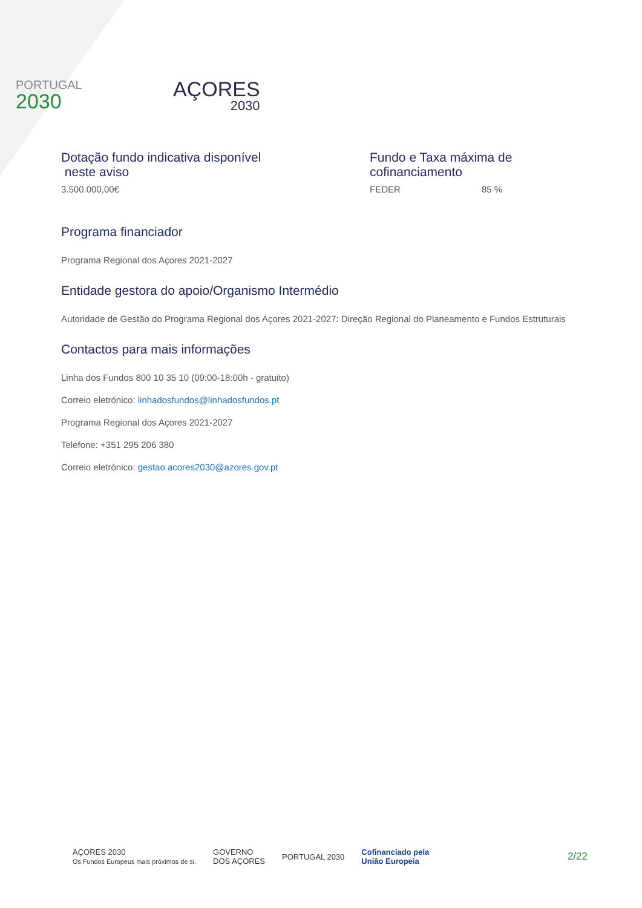PORTUGAL
2030
AÇORES
2030
Dotação fundo indicativa disponível
neste aviso
3.500.000,00€
Fundo e Taxa máxima de cofinanciamento
FEDER 85 %
Programa financiador
Programa Regional dos Açores 2021-2027
Entidade gestora do apoio/Organismo Intermédio
Autoridade de Gestão do Programa Regional dos Açores 2021-2027: Direção Regional do Planeamento e Fundos Estruturais
Contactos para mais informações
Linha dos Fundos 800 10 35 10 (09:00-18:00h - gratuito)
Correio eletrónico: linhadosfundos@linhadosfundos.pt
Programa Regional dos Açores 2021-2027
Telefone: +351 295 206 380
Correio eletrónico: gestao.acores2030@azores.gov.pt
AÇORES 2030
Os Fundos Europeus mais próximos de si.
GOVERNO
DOS AÇORES
PORTUGAL 2030
Cofinanciado pela
União Europeia
2/22